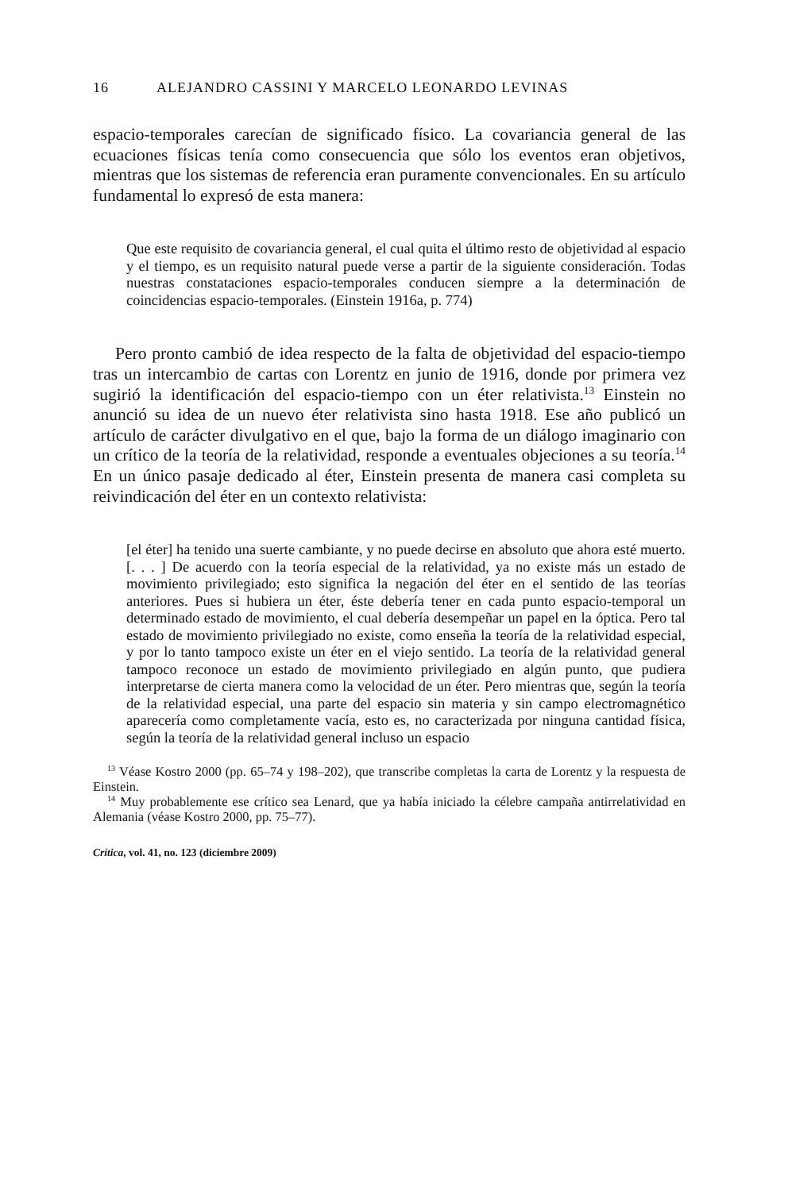16 ALEJANDRO CASSINI Y MARCELO LEONARDO LEVINAS
espacio-temporales carecían de significado físico. La covariancia general de las ecuaciones físicas tenía como consecuencia que sólo los eventos eran objetivos, mientras que los sistemas de referencia eran puramente convencionales. En su artículo fundamental lo expresó de esta manera:
Que este requisito de covariancia general, el cual quita el último resto de objetividad al espacio y el tiempo, es un requisito natural puede verse a partir de la siguiente consideración. Todas nuestras constataciones espacio-temporales conducen siempre a la determinación de coincidencias espacio-temporales. (Einstein 1916a, p. 774)
Pero pronto cambió de idea respecto de la falta de objetividad del espacio-tiempo tras un intercambio de cartas con Lorentz en junio de 1916, donde por primera vez sugirió la identificación del espacio-tiempo con un éter relativista.<sup>13</sup> Einstein no anunció su idea de un nuevo éter relativista sino hasta 1918. Ese año publicó un artículo de carácter divulgativo en el que, bajo la forma de un diálogo imaginario con un crítico de la teoría de la relatividad, responde a eventuales objeciones a su teoría.<sup>14</sup> En un único pasaje dedicado al éter, Einstein presenta de manera casi completa su reivindicación del éter en un contexto relativista:
[el éter] ha tenido una suerte cambiante, y no puede decirse en absoluto que ahora esté muerto. [. . . ] De acuerdo con la teoría especial de la relatividad, ya no existe más un estado de movimiento privilegiado; esto significa la negación del éter en el sentido de las teorías anteriores. Pues si hubiera un éter, éste debería tener en cada punto espacio-temporal un determinado estado de movimiento, el cual debería desempeñar un papel en la óptica. Pero tal estado de movimiento privilegiado no existe, como enseña la teoría de la relatividad especial, y por lo tanto tampoco existe un éter en el viejo sentido. La teoría de la relatividad general tampoco reconoce un estado de movimiento privilegiado en algún punto, que pudiera interpretarse de cierta manera como la velocidad de un éter. Pero mientras que, según la teoría de la relatividad especial, una parte del espacio sin materia y sin campo electromagnético aparecería como completamente vacía, esto es, no caracterizada por ninguna cantidad física, según la teoría de la relatividad general incluso un espacio
<sup>13</sup> Véase Kostro 2000 (pp. 65–74 y 198–202), que transcribe completas la carta de Lorentz y la respuesta de Einstein.
<sup>14</sup> Muy probablemente ese crítico sea Lenard, que ya había iniciado la célebre campaña antirrelatividad en Alemania (véase Kostro 2000, pp. 75–77).
Crítica, vol. 41, no. 123 (diciembre 2009)